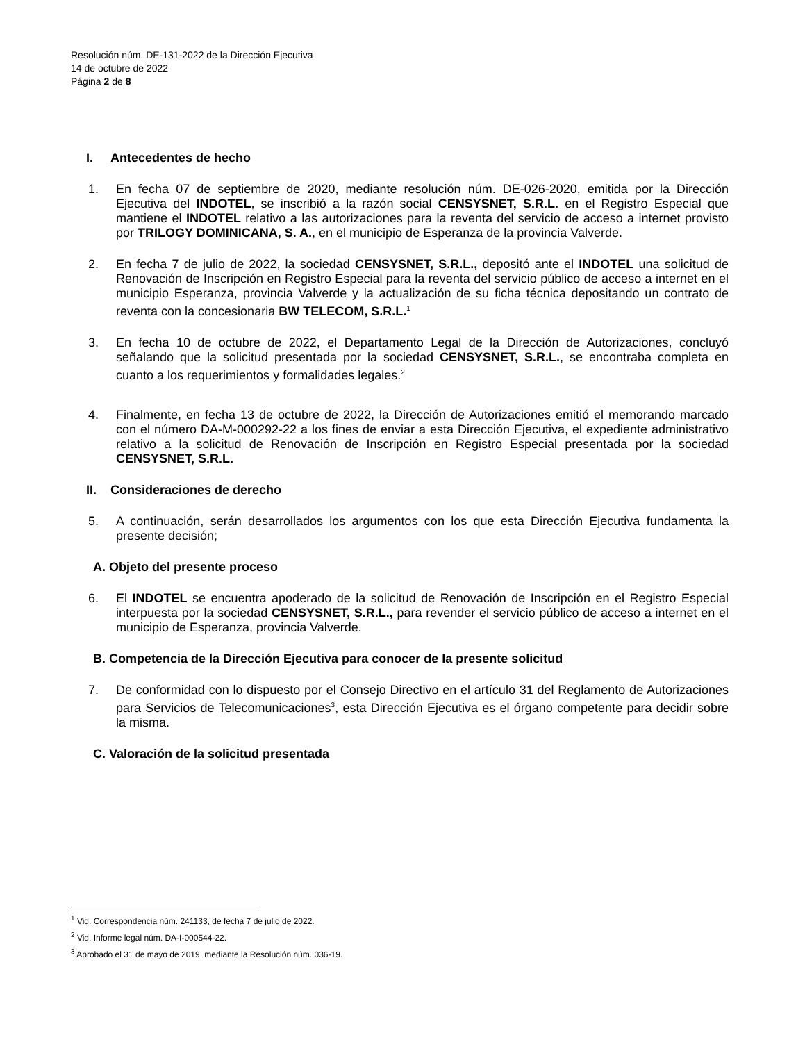Resolución núm. DE-131-2022 de la Dirección Ejecutiva
14 de octubre de 2022
Página 2 de 8
I. Antecedentes de hecho
1. En fecha 07 de septiembre de 2020, mediante resolución núm. DE-026-2020, emitida por la Dirección Ejecutiva del INDOTEL, se inscribió a la razón social CENSYSNET, S.R.L. en el Registro Especial que mantiene el INDOTEL relativo a las autorizaciones para la reventa del servicio de acceso a internet provisto por TRILOGY DOMINICANA, S. A., en el municipio de Esperanza de la provincia Valverde.
2. En fecha 7 de julio de 2022, la sociedad CENSYSNET, S.R.L., depositó ante el INDOTEL una solicitud de Renovación de Inscripción en Registro Especial para la reventa del servicio público de acceso a internet en el municipio Esperanza, provincia Valverde y la actualización de su ficha técnica depositando un contrato de reventa con la concesionaria BW TELECOM, S.R.L.<sup>1</sup>
3. En fecha 10 de octubre de 2022, el Departamento Legal de la Dirección de Autorizaciones, concluyó señalando que la solicitud presentada por la sociedad CENSYSNET, S.R.L., se encontraba completa en cuanto a los requerimientos y formalidades legales.<sup>2</sup>
4. Finalmente, en fecha 13 de octubre de 2022, la Dirección de Autorizaciones emitió el memorando marcado con el número DA-M-000292-22 a los fines de enviar a esta Dirección Ejecutiva, el expediente administrativo relativo a la solicitud de Renovación de Inscripción en Registro Especial presentada por la sociedad CENSYSNET, S.R.L.
II. Consideraciones de derecho
5. A continuación, serán desarrollados los argumentos con los que esta Dirección Ejecutiva fundamenta la presente decisión;
A. Objeto del presente proceso
6. El INDOTEL se encuentra apoderado de la solicitud de Renovación de Inscripción en el Registro Especial interpuesta por la sociedad CENSYSNET, S.R.L., para revender el servicio público de acceso a internet en el municipio de Esperanza, provincia Valverde.
B. Competencia de la Dirección Ejecutiva para conocer de la presente solicitud
7. De conformidad con lo dispuesto por el Consejo Directivo en el artículo 31 del Reglamento de Autorizaciones para Servicios de Telecomunicaciones<sup>3</sup>, esta Dirección Ejecutiva es el órgano competente para decidir sobre la misma.
C. Valoración de la solicitud presentada
<sup>1</sup> Vid. Correspondencia núm. 241133, de fecha 7 de julio de 2022.
<sup>2</sup> Vid. Informe legal núm. DA-I-000544-22.
<sup>3</sup> Aprobado el 31 de mayo de 2019, mediante la Resolución núm. 036-19.